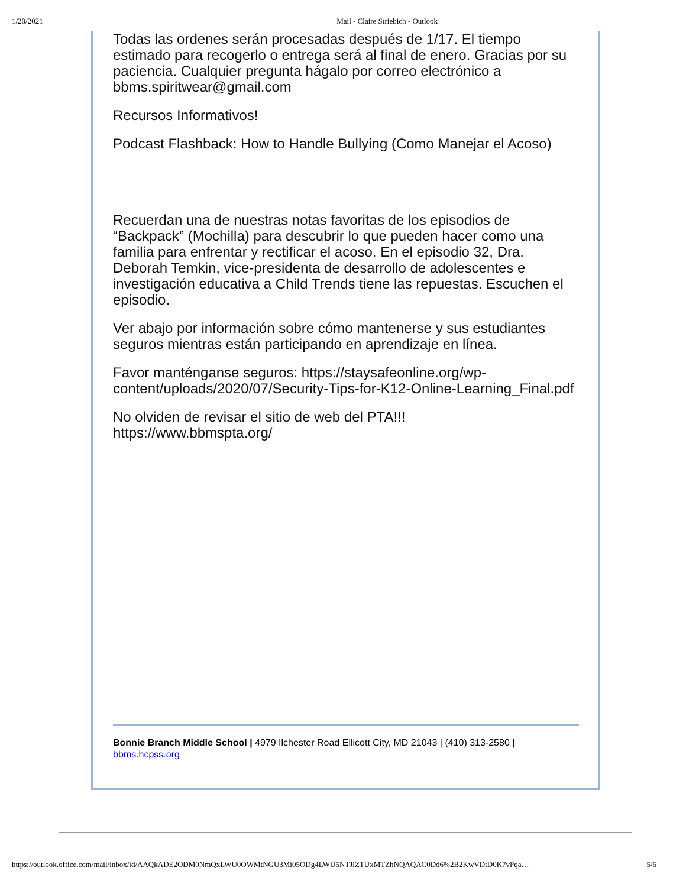1/20/2021 Mail - Claire Striebich - Outlook
Todas las ordenes serán procesadas después de 1/17. El tiempo estimado para recogerlo o entrega será al final de enero. Gracias por su paciencia. Cualquier pregunta hágalo por correo electrónico a bbms.spiritwear@gmail.com
Recursos Informativos!
Podcast Flashback: How to Handle Bullying (Como Manejar el Acoso)
Recuerdan una de nuestras notas favoritas de los episodios de “Backpack” (Mochilla) para descubrir lo que pueden hacer como una familia para enfrentar y rectificar el acoso. En el episodio 32, Dra. Deborah Temkin, vice-presidenta de desarrollo de adolescentes e investigación educativa a Child Trends tiene las repuestas. Escuchen el episodio.
Ver abajo por información sobre cómo mantenerse y sus estudiantes seguros mientras están participando en aprendizaje en línea.
Favor manténganse seguros: https://staysafeonline.org/wp-content/uploads/2020/07/Security-Tips-for-K12-Online-Learning_Final.pdf
No olviden de revisar el sitio de web del PTA!!!
https://www.bbmspta.org/
Bonnie Branch Middle School | 4979 Ilchester Road Ellicott City, MD 21043 | (410) 313-2580 |
bbms.hcpss.org
https://outlook.office.com/mail/inbox/id/AAQkADE2ODM0NmQxLWU0OWMtNGU3Mi05ODg4LWU5NTJlZTUxMTZhNQAQAC0Dd6%2B2KwVDtD0K7vPqa… 5/6